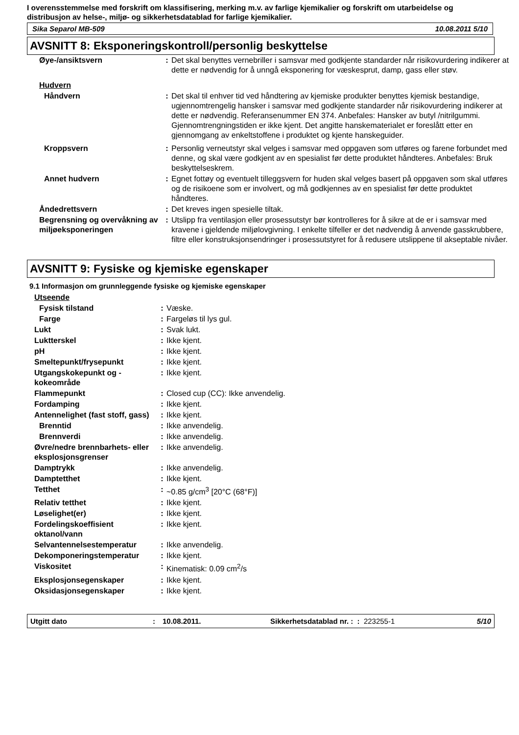I overensstemmelse med forskrift om klassifisering, merking m.v. av farlige kjemikalier og forskrift om utarbeidelse og distribusjon av helse-, miljø- og sikkerhetsdatablad for farlige kjemikalier.
Sika Separol MB-509 10.08.2011 5/10
AVSNITT 8: Eksponeringskontroll/personlig beskyttelse
| Øye-/ansiktsvern | : | Det skal benyttes vernebriller i samsvar med godkjente standarder når risikovurdering indikerer at dette er nødvendig for å unngå eksponering for væskesprut, damp, gass eller støv. |
| Hudvern | | |
| Håndvern | : | Det skal til enhver tid ved håndtering av kjemiske produkter benyttes kjemisk bestandige, ugjennomtrengelig hansker i samsvar med godkjente standarder når risikovurdering indikerer at dette er nødvendig. Referansenummer EN 374. Anbefales: Hansker av butyl /nitrilgummi. Gjennomtrengningstiden er ikke kjent. Det angitte hanskematerialet er foreslått etter en gjennomgang av enkeltstoffene i produktet og kjente hanskeguider. |
| Kroppsvern | : | Personlig verneutstyr skal velges i samsvar med oppgaven som utføres og farene forbundet med denne, og skal være godkjent av en spesialist før dette produktet håndteres. Anbefales: Bruk beskyttelseskrem. |
| Annet hudvern | : | Egnet fottøy og eventuelt tilleggsvern for huden skal velges basert på oppgaven som skal utføres og de risikoene som er involvert, og må godkjennes av en spesialist før dette produktet håndteres. |
| Åndedrettsvern | : | Det kreves ingen spesielle tiltak. |
| Begrensning og overvåkning av miljøeksponeringen | : | Utslipp fra ventilasjon eller prosessutstyr bør kontrolleres for å sikre at de er i samsvar med kravene i gjeldende miljølovgivning. I enkelte tilfeller er det nødvendig å anvende gasskrubbere, filtre eller konstruksjonsendringer i prosessutstyret for å redusere utslippene til akseptable nivåer. |
AVSNITT 9: Fysiske og kjemiske egenskaper
9.1 Informasjon om grunnleggende fysiske og kjemiske egenskaper
| Utseende | | |
| Fysisk tilstand | : | Væske. |
| Farge | : | Fargeløs til lys gul. |
| Lukt | : | Svak lukt. |
| Luktterskel | : | Ikke kjent. |
| pH | : | Ikke kjent. |
| Smeltepunkt/frysepunkt | : | Ikke kjent. |
| Utgangskokepunkt og -kokeområde | : | Ikke kjent. |
| Flammepunkt | : | Closed cup (CC): Ikke anvendelig. |
| Fordamping | : | Ikke kjent. |
| Antennelighet (fast stoff, gass) | : | Ikke kjent. |
| Brenntid | : | Ikke anvendelig. |
| Brennverdi | : | Ikke anvendelig. |
| Øvre/nedre brennbarhets- eller eksplosjonsgrenser | : | Ikke anvendelig. |
| Damptrykk | : | Ikke anvendelig. |
| Damptetthet | : | Ikke kjent. |
| Tetthet | : | ~0.85 g/cm<sup>3</sup> [20°C (68°F)] |
| Relativ tetthet | : | Ikke kjent. |
| Løselighet(er) | : | Ikke kjent. |
| Fordelingskoeffisient oktanol/vann | : | Ikke kjent. |
| Selvantennelsestemperatur | : | Ikke anvendelig. |
| Dekomponeringstemperatur | : | Ikke kjent. |
| Viskositet | : | Kinematisk: 0.09 cm<sup>2</sup>/s |
| Eksplosjonsegenskaper | : | Ikke kjent. |
| Oksidasjonsegenskaper | : | Ikke kjent. |
Utgitt dato: 10.08.2011. Sikkerhetsdatablad nr. : : 223255-1 5/10